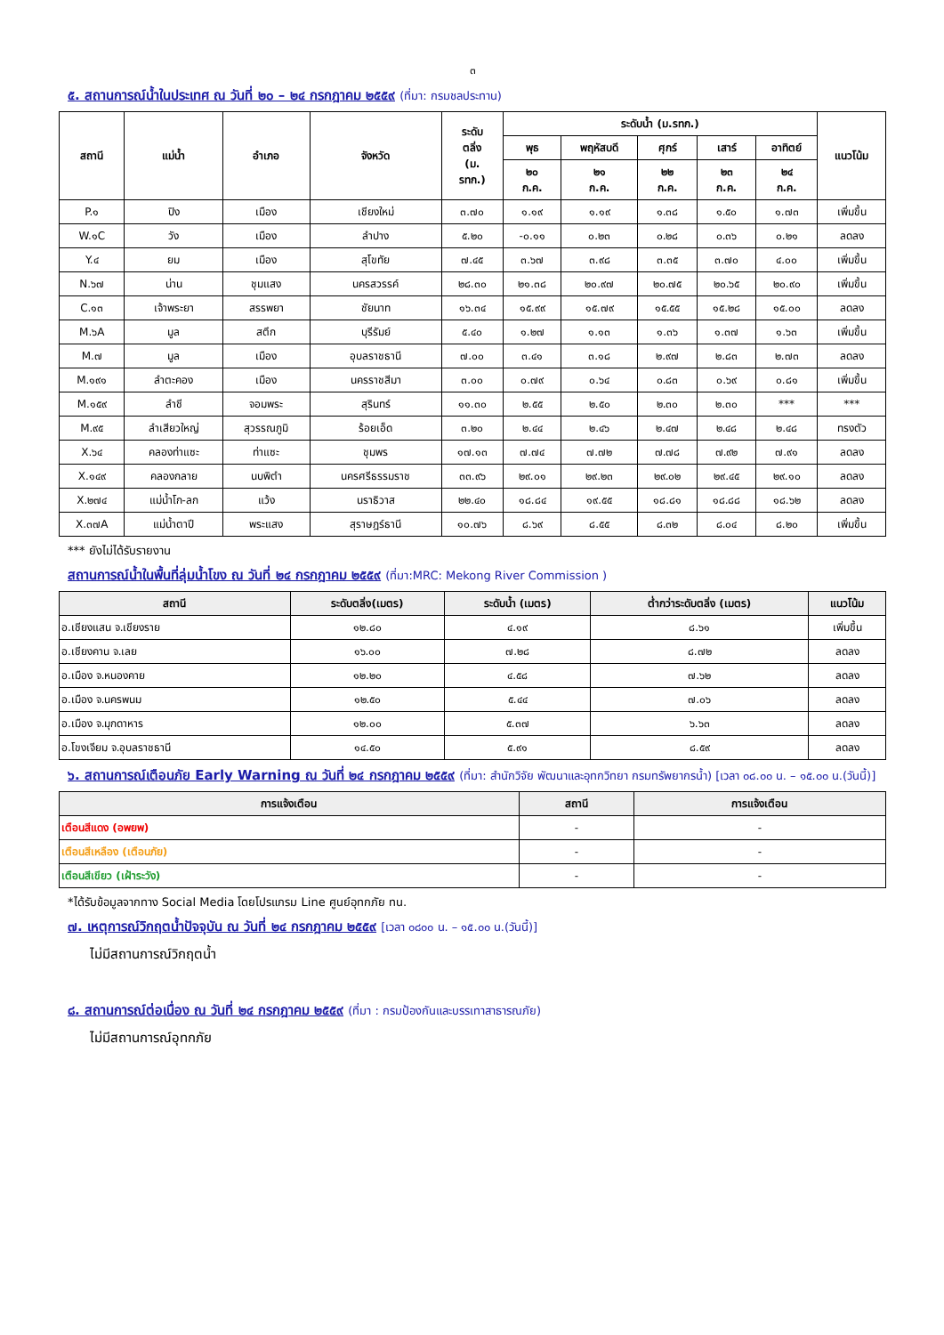๓
๕. สถานการณ์น้ำในประเทศ ณ วันที่ ๒๐ – ๒๔ กรกฎาคม ๒๕๕๙ (ที่มา: กรมชลประทาน)
| สถานี | แม่น้ำ | อำเภอ | จังหวัด | ระดับ ตลิ่ง (ม. รทก.) | ระดับน้ำ (ม.รทก.) | | | | | แนวโน้ม |
| --- | --- | --- | --- | --- | --- | --- | --- | --- | --- | --- |
| | | | | | พุธ | พฤหัสบดี | ศุกร์ | เสาร์ | อาทิตย์ | |
| | | | | | ๒๐ ก.ค. | ๒๑ ก.ค. | ๒๒ ก.ค. | ๒๓ ก.ค. | ๒๔ ก.ค. | |
| P.๑ | ปิง | เมือง | เชียงใหม่ | ๓.๗๐ | ๑.๑๙ | ๑.๑๙ | ๑.๓๘ | ๑.๕๐ | ๑.๗๓ | เพิ่มขึ้น |
| W.๑C | วัง | เมือง | ลำปาง | ๕.๒๐ | -๐.๑๑ | ๐.๒๓ | ๐.๒๘ | ๐.๓๖ | ๐.๒๑ | ลดลง |
| Y.๔ | ยม | เมือง | สุโขทัย | ๗.๔๕ | ๓.๖๗ | ๓.๙๘ | ๓.๓๕ | ๓.๗๐ | ๔.๐๐ | เพิ่มขึ้น |
| N.๖๗ | น่าน | ชุมแสง | นครสวรรค์ | ๒๘.๓๐ | ๒๑.๓๘ | ๒๐.๙๗ | ๒๐.๗๕ | ๒๐.๖๕ | ๒๐.๙๐ | เพิ่มขึ้น |
| C.๑๓ | เจ้าพระยา | สรรพยา | ชัยนาท | ๑๖.๓๔ | ๑๕.๙๙ | ๑๕.๗๙ | ๑๕.๕๕ | ๑๕.๒๘ | ๑๕.๐๐ | ลดลง |
| M.๖A | มูล | สตึก | บุรีรัมย์ | ๕.๔๐ | ๑.๒๗ | ๑.๑๓ | ๑.๓๖ | ๑.๓๗ | ๑.๖๓ | เพิ่มขึ้น |
| M.๗ | มูล | เมือง | อุบลราชธานี | ๗.๐๐ | ๓.๔๑ | ๓.๑๘ | ๒.๙๗ | ๒.๘๓ | ๒.๗๓ | ลดลง |
| M.๑๙๑ | ลำตะคอง | เมือง | นครราชสีมา | ๓.๐๐ | ๐.๗๙ | ๐.๖๔ | ๐.๘๓ | ๐.๖๙ | ๐.๘๑ | เพิ่มขึ้น |
| M.๑๕๙ | ลำชี | จอมพระ | สุรินทร์ | ๑๑.๓๐ | ๒.๕๕ | ๒.๕๐ | ๒.๓๐ | ๒.๓๐ | *** | *** |
| M.๙๕ | ลำเสียวใหญ่ | สุวรรณภูมิ | ร้อยเอ็ด | ๓.๒๐ | ๒.๔๔ | ๒.๔๖ | ๒.๔๗ | ๒.๔๘ | ๒.๔๘ | ทรงตัว |
| X.๖๔ | คลองท่าแซะ | ท่าแซะ | ชุมพร | ๑๗.๑๓ | ๗.๗๔ | ๗.๗๒ | ๗.๗๘ | ๗.๙๒ | ๗.๙๑ | ลดลง |
| X.๑๔๙ | คลองกลาย | นบพิตำ | นครศรีธรรมราช | ๓๓.๙๖ | ๒๙.๐๑ | ๒๙.๒๓ | ๒๙.๐๒ | ๒๙.๔๕ | ๒๙.๑๐ | ลดลง |
| X.๒๗๔ | แม่น้ำโก-ลก | แว้ง | นราธิวาส | ๒๒.๔๐ | ๑๘.๘๔ | ๑๙.๕๕ | ๑๘.๘๑ | ๑๘.๘๘ | ๑๘.๖๒ | ลดลง |
| X.๓๗A | แม่น้ำตาปี | พระแสง | สุราษฎร์ธานี | ๑๐.๗๖ | ๘.๖๙ | ๘.๕๕ | ๘.๓๒ | ๘.๐๔ | ๘.๒๐ | เพิ่มขึ้น |
*** ยังไม่ได้รับรายงาน
สถานการณ์น้ำในพื้นที่ลุ่มน้ำโขง ณ วันที่ ๒๔ กรกฎาคม ๒๕๕๙ (ที่มา:MRC: Mekong River Commission )
| สถานี | ระดับตลิ่ง(เมตร) | ระดับน้ำ (เมตร) | ต่ำกว่าระดับตลิ่ง (เมตร) | แนวโน้ม |
| --- | --- | --- | --- | --- |
| อ.เชียงแสน จ.เชียงราย | ๑๒.๘๐ | ๔.๑๙ | ๘.๖๑ | เพิ่มขึ้น |
| อ.เชียงคาน จ.เลย | ๑๖.๐๐ | ๗.๒๘ | ๘.๗๒ | ลดลง |
| อ.เมือง จ.หนองคาย | ๑๒.๒๐ | ๔.๕๘ | ๗.๖๒ | ลดลง |
| อ.เมือง จ.นครพนม | ๑๒.๕๐ | ๕.๔๔ | ๗.๐๖ | ลดลง |
| อ.เมือง จ.มุกดาหาร | ๑๒.๐๐ | ๕.๓๗ | ๖.๖๓ | ลดลง |
| อ.โขงเจียม จ.อุบลราชธานี | ๑๔.๕๐ | ๕.๙๑ | ๘.๕๙ | ลดลง |
๖. สถานการณ์เตือนภัย Early Warning ณ วันที่ ๒๔ กรกฎาคม ๒๕๕๙ (ที่มา: สำนักวิจัย พัฒนาและอุทกวิทยา กรมทรัพยากรน้ำ) [เวลา ๐๘.๐๐ น. – ๑๕.๐๐ น.(วันนี้)]
| การแจ้งเตือน | สถานี | การแจ้งเตือน |
| --- | --- | --- |
| เตือนสีแดง (อพยพ) | - | - |
| เตือนสีเหลือง (เตือนภัย) | - | - |
| เตือนสีเขียว (เฝ้าระวัง) | - | - |
*ได้รับข้อมูลจากทาง Social Media โดยโปรแกรม Line ศูนย์อุทกภัย ทน.
๗. เหตุการณ์วิกฤตน้ำปัจจุบัน ณ วันที่ ๒๔ กรกฎาคม ๒๕๕๙ [เวลา ๐๘๐๐ น. – ๑๕.๐๐ น.(วันนี้)]
ไม่มีสถานการณ์วิกฤตน้ำ
๘. สถานการณ์ต่อเนื่อง ณ วันที่ ๒๔ กรกฎาคม ๒๕๕๙ (ที่มา : กรมป้องกันและบรรเทาสาธารณภัย)
ไม่มีสถานการณ์อุทกภัย